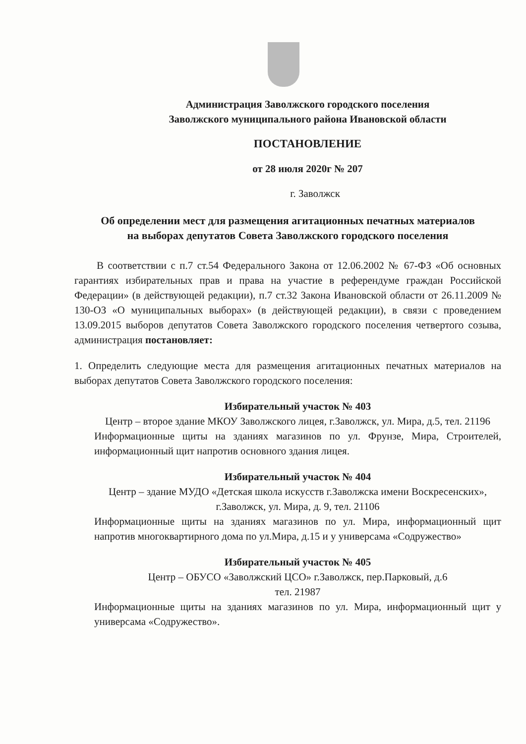Администрация Заволжского городского поселения
Заволжского муниципального района Ивановской области
ПОСТАНОВЛЕНИЕ
от 28 июля 2020г № 207
г. Заволжск
Об определении мест для размещения агитационных печатных материалов
на выборах депутатов Совета Заволжского городского поселения
В соответствии с п.7 ст.54 Федерального Закона от 12.06.2002 № 67-ФЗ «Об основных гарантиях избирательных прав и права на участие в референдуме граждан Российской Федерации» (в действующей редакции), п.7 ст.32 Закона Ивановской области от 26.11.2009 № 130-ОЗ «О муниципальных выборах» (в действующей редакции), в связи с проведением 13.09.2015 выборов депутатов Совета Заволжского городского поселения четвертого созыва, администрация постановляет:
1. Определить следующие места для размещения агитационных печатных материалов на выборах депутатов Совета Заволжского городского поселения:
Избирательный участок № 403
Центр – второе здание МКОУ Заволжского лицея, г.Заволжск, ул. Мира, д.5, тел. 21196
Информационные щиты на зданиях магазинов по ул. Фрунзе, Мира, Строителей, информационный щит напротив основного здания лицея.
Избирательный участок № 404
Центр – здание МУДО «Детская школа искусств г.Заволжска имени Воскресенских», г.Заволжск, ул. Мира, д. 9, тел. 21106
Информационные щиты на зданиях магазинов по ул. Мира, информационный щит напротив многоквартирного дома по ул.Мира, д.15 и у универсама «Содружество»
Избирательный участок № 405
Центр – ОБУСО «Заволжский ЦСО» г.Заволжск, пер.Парковый, д.6
тел. 21987
Информационные щиты на зданиях магазинов по ул. Мира, информационный щит у универсама «Содружество».